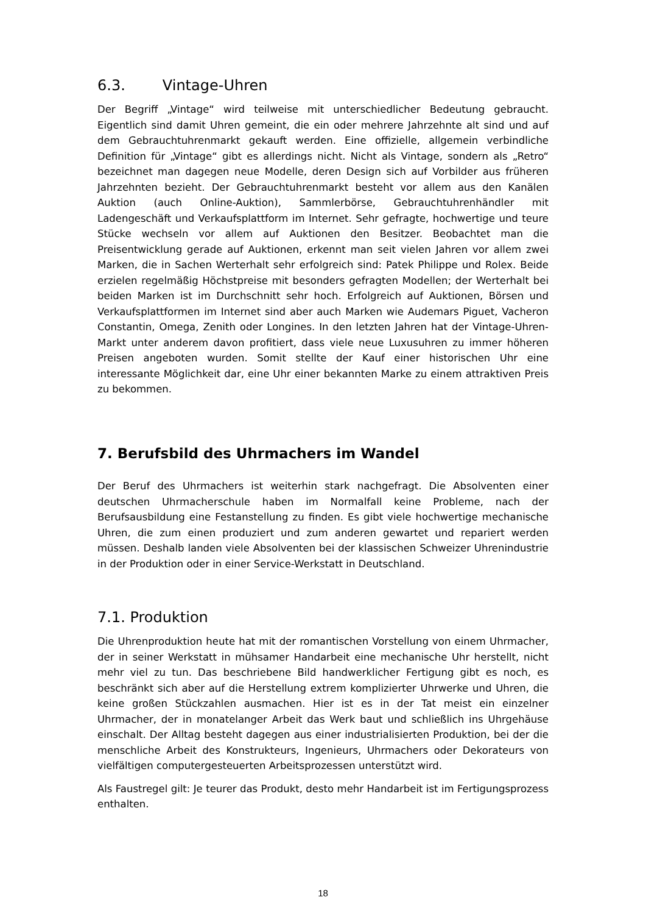6.3. Vintage-Uhren
Der Begriff „Vintage“ wird teilweise mit unterschiedlicher Bedeutung gebraucht. Eigentlich sind damit Uhren gemeint, die ein oder mehrere Jahrzehnte alt sind und auf dem Gebrauchtuhrenmarkt gekauft werden. Eine offizielle, allgemein verbindliche Definition für „Vintage“ gibt es allerdings nicht. Nicht als Vintage, sondern als „Retro“ bezeichnet man dagegen neue Modelle, deren Design sich auf Vorbilder aus früheren Jahrzehnten bezieht. Der Gebrauchtuhrenmarkt besteht vor allem aus den Kanälen Auktion (auch Online-Auktion), Sammlerbörse, Gebrauchtuhrenhändler mit Ladengeschäft und Verkaufsplattform im Internet. Sehr gefragte, hochwertige und teure Stücke wechseln vor allem auf Auktionen den Besitzer. Beobachtet man die Preisentwicklung gerade auf Auktionen, erkennt man seit vielen Jahren vor allem zwei Marken, die in Sachen Werterhalt sehr erfolgreich sind: Patek Philippe und Rolex. Beide erzielen regelmäßig Höchstpreise mit besonders gefragten Modellen; der Werterhalt bei beiden Marken ist im Durchschnitt sehr hoch. Erfolgreich auf Auktionen, Börsen und Verkaufsplattformen im Internet sind aber auch Marken wie Audemars Piguet, Vacheron Constantin, Omega, Zenith oder Longines. In den letzten Jahren hat der Vintage-Uhren-Markt unter anderem davon profitiert, dass viele neue Luxusuhren zu immer höheren Preisen angeboten wurden. Somit stellte der Kauf einer historischen Uhr eine interessante Möglichkeit dar, eine Uhr einer bekannten Marke zu einem attraktiven Preis zu bekommen.
7. Berufsbild des Uhrmachers im Wandel
Der Beruf des Uhrmachers ist weiterhin stark nachgefragt. Die Absolventen einer deutschen Uhrmacherschule haben im Normalfall keine Probleme, nach der Berufsausbildung eine Festanstellung zu finden. Es gibt viele hochwertige mechanische Uhren, die zum einen produziert und zum anderen gewartet und repariert werden müssen. Deshalb landen viele Absolventen bei der klassischen Schweizer Uhrenindustrie in der Produktion oder in einer Service-Werkstatt in Deutschland.
7.1. Produktion
Die Uhrenproduktion heute hat mit der romantischen Vorstellung von einem Uhrmacher, der in seiner Werkstatt in mühsamer Handarbeit eine mechanische Uhr herstellt, nicht mehr viel zu tun. Das beschriebene Bild handwerklicher Fertigung gibt es noch, es beschränkt sich aber auf die Herstellung extrem komplizierter Uhrwerke und Uhren, die keine großen Stückzahlen ausmachen. Hier ist es in der Tat meist ein einzelner Uhrmacher, der in monatelanger Arbeit das Werk baut und schließlich ins Uhrgehäuse einschalt. Der Alltag besteht dagegen aus einer industrialisierten Produktion, bei der die menschliche Arbeit des Konstrukteurs, Ingenieurs, Uhrmachers oder Dekorateurs von vielfältigen computergesteuerten Arbeitsprozessen unterstützt wird.
Als Faustregel gilt: Je teurer das Produkt, desto mehr Handarbeit ist im Fertigungsprozess enthalten.
18